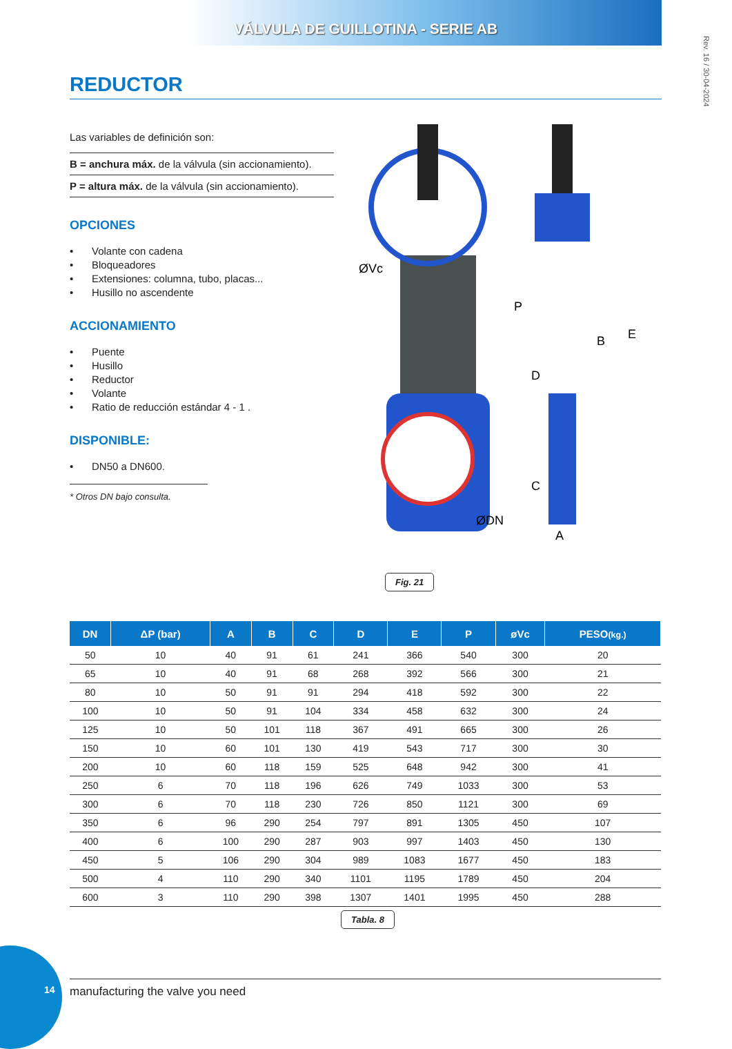VÁLVULA DE GUILLOTINA - SERIE AB
Rev. 16 / 30-04-2024
REDUCTOR
Las variables de definición son:
B = anchura máx. de la válvula (sin accionamiento).
P = altura máx. de la válvula (sin accionamiento).
OPCIONES
• Volante con cadena
• Bloqueadores
• Extensiones: columna, tubo, placas...
• Husillo no ascendente
ACCIONAMIENTO
• Puente
• Husillo
• Reductor
• Volante
• Ratio de reducción estándar 4 - 1 .
DISPONIBLE:
• DN50 a DN600.
* Otros DN bajo consulta.
P
D
C
B
E
A
ØVc
ØDN
Fig. 21
| DN | ΔP (bar) | A | B | C | D | E | P | øVc | PESO (kg.) |
| --- | --- | --- | --- | --- | --- | --- | --- | --- | --- |
| 50 | 10 | 40 | 91 | 61 | 241 | 366 | 540 | 300 | 20 |
| 65 | 10 | 40 | 91 | 68 | 268 | 392 | 566 | 300 | 21 |
| 80 | 10 | 50 | 91 | 91 | 294 | 418 | 592 | 300 | 22 |
| 100 | 10 | 50 | 91 | 104 | 334 | 458 | 632 | 300 | 24 |
| 125 | 10 | 50 | 101 | 118 | 367 | 491 | 665 | 300 | 26 |
| 150 | 10 | 60 | 101 | 130 | 419 | 543 | 717 | 300 | 30 |
| 200 | 10 | 60 | 118 | 159 | 525 | 648 | 942 | 300 | 41 |
| 250 | 6 | 70 | 118 | 196 | 626 | 749 | 1033 | 300 | 53 |
| 300 | 6 | 70 | 118 | 230 | 726 | 850 | 1121 | 300 | 69 |
| 350 | 6 | 96 | 290 | 254 | 797 | 891 | 1305 | 450 | 107 |
| 400 | 6 | 100 | 290 | 287 | 903 | 997 | 1403 | 450 | 130 |
| 450 | 5 | 106 | 290 | 304 | 989 | 1083 | 1677 | 450 | 183 |
| 500 | 4 | 110 | 290 | 340 | 1101 | 1195 | 1789 | 450 | 204 |
| 600 | 3 | 110 | 290 | 398 | 1307 | 1401 | 1995 | 450 | 288 |
Tabla. 8
14 manufacturing the valve you need